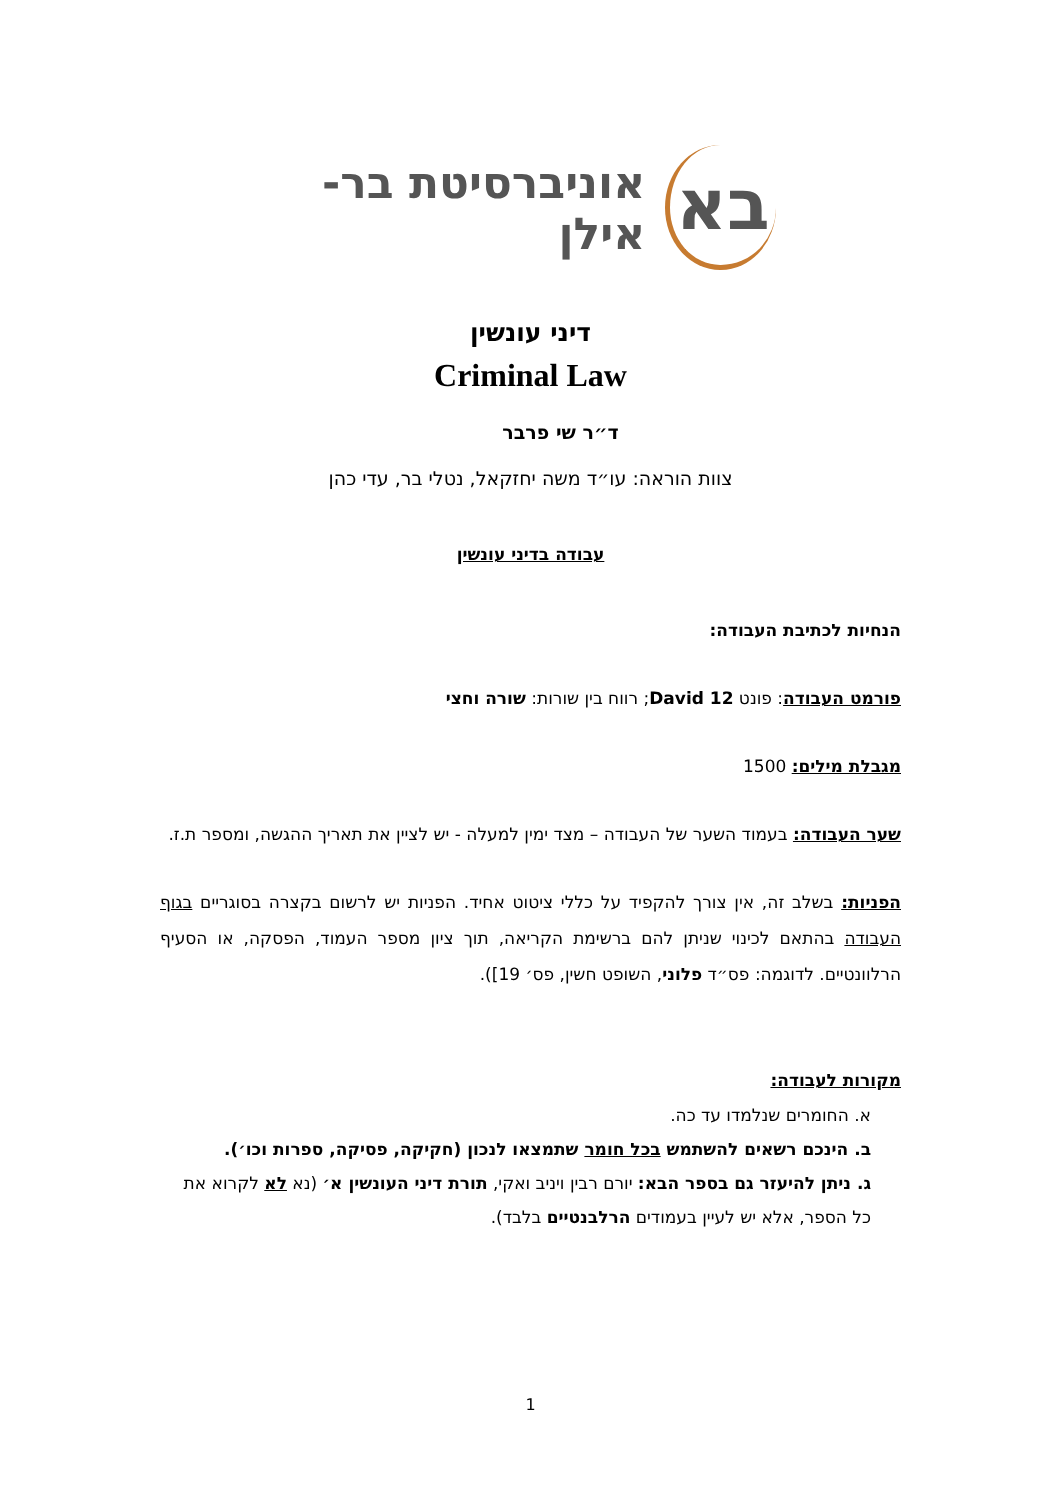בא אוניברסיטת בר-אילן
דיני עונשין
Criminal Law
ד״ר שי פרבר
צוות הוראה: עו״ד משה יחזקאל, נטלי בר, עדי כהן
עבודה בדיני עונשין
הנחיות לכתיבת העבודה:
פורמט העבודה: פונט David 12; רווח בין שורות: שורה וחצי
מגבלת מילים: 1500
שער העבודה: בעמוד השער של העבודה – מצד ימין למעלה - יש לציין את תאריך ההגשה, ומספר ת.ז.
הפניות: בשלב זה, אין צורך להקפיד על כללי ציטוט אחיד. הפניות יש לרשום בקצרה בסוגריים בגוף העבודה בהתאם לכינוי שניתן להם ברשימת הקריאה, תוך ציון מספר העמוד, הפסקה, או הסעיף הרלוונטיים. לדוגמה: פס״ד פלוני, השופט חשין, פס׳ 19]).
מקורות לעבודה:
א. החומרים שנלמדו עד כה.
ב. הינכם רשאים להשתמש בכל חומר שתמצאו לנכון (חקיקה, פסיקה, ספרות וכו׳).
ג. ניתן להיעזר גם בספר הבא: יורם רבין ויניב ואקי, תורת דיני העונשין א׳ (נא לא לקרוא את כל הספר, אלא יש לעיין בעמודים הרלבנטיים בלבד).
1